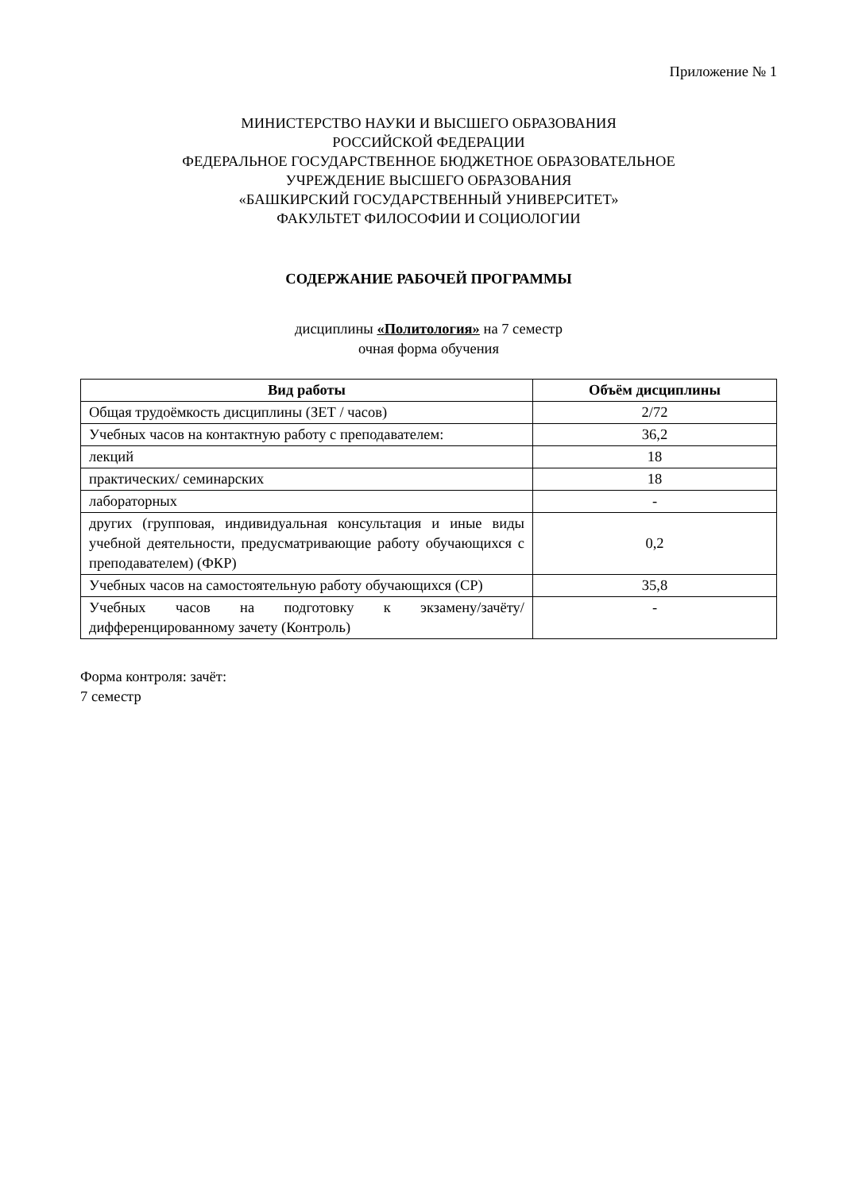Приложение № 1
МИНИСТЕРСТВО НАУКИ И ВЫСШЕГО ОБРАЗОВАНИЯ
РОССИЙСКОЙ ФЕДЕРАЦИИ
ФЕДЕРАЛЬНОЕ ГОСУДАРСТВЕННОЕ БЮДЖЕТНОЕ ОБРАЗОВАТЕЛЬНОЕ
УЧРЕЖДЕНИЕ ВЫСШЕГО ОБРАЗОВАНИЯ
«БАШКИРСКИЙ ГОСУДАРСТВЕННЫЙ УНИВЕРСИТЕТ»
ФАКУЛЬТЕТ ФИЛОСОФИИ И СОЦИОЛОГИИ
СОДЕРЖАНИЕ РАБОЧЕЙ ПРОГРАММЫ
дисциплины «Политология» на 7 семестр
очная форма обучения
| Вид работы | Объём дисциплины |
| --- | --- |
| Общая трудоёмкость дисциплины (ЗЕТ / часов) | 2/72 |
| Учебных часов на контактную работу с преподавателем: | 36,2 |
| лекций | 18 |
| практических/ семинарских | 18 |
| лабораторных | - |
| других (групповая, индивидуальная консультация и иные виды учебной деятельности, предусматривающие работу обучающихся с преподавателем) (ФКР) | 0,2 |
| Учебных часов на самостоятельную работу обучающихся (СР) | 35,8 |
| Учебных часов на подготовку к экзамену/зачёту/дифференцированному зачету (Контроль) | - |
Форма контроля: зачёт:
7 семестр